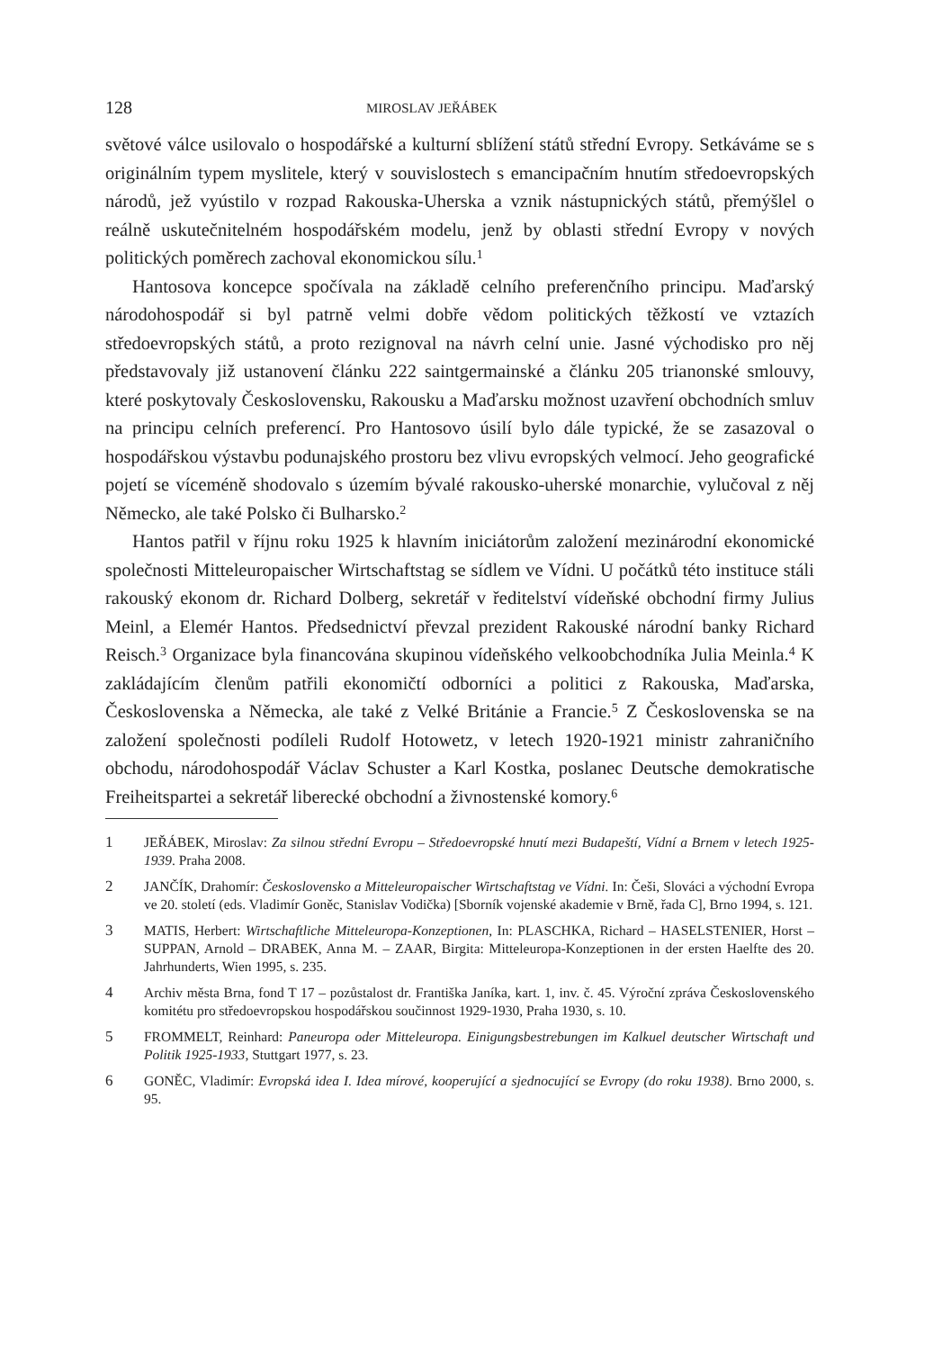128 MIROSLAV JEŘÁBEK
světové válce usilovalo o hospodářské a kulturní sblížení států střední Evropy. Setkáváme se s originálním typem myslitele, který v souvislostech s emancipačním hnutím středoevropských národů, jež vyústilo v rozpad Rakouska-Uherska a vznik nástupnických států, přemýšlel o reálně uskutečnitelném hospodářském modelu, jenž by oblasti střední Evropy v nových politických poměrech zachoval ekonomickou sílu.<sup>1</sup>
Hantosova koncepce spočívala na základě celního preferenčního principu. Maďarský národohospodář si byl patrně velmi dobře vědom politických těžkostí ve vztazích středoevropských států, a proto rezignoval na návrh celní unie. Jasné východisko pro něj představovaly již ustanovení článku 222 saintgermainské a článku 205 trianonské smlouvy, které poskytovaly Československu, Rakousku a Maďarsku možnost uzavření obchodních smluv na principu celních preferencí. Pro Hantosovo úsilí bylo dále typické, že se zasazoval o hospodářskou výstavbu podunajského prostoru bez vlivu evropských velmocí. Jeho geografické pojetí se víceméně shodovalo s územím bývalé rakousko-uherské monarchie, vylučoval z něj Německo, ale také Polsko či Bulharsko.<sup>2</sup>
Hantos patřil v říjnu roku 1925 k hlavním iniciátorům založení mezinárodní ekonomické společnosti Mitteleuropaischer Wirtschaftstag se sídlem ve Vídni. U počátků této instituce stáli rakouský ekonom dr. Richard Dolberg, sekretář v ředitelství vídeňské obchodní firmy Julius Meinl, a Elemér Hantos. Předsednictví převzal prezident Rakouské národní banky Richard Reisch.<sup>3</sup> Organizace byla financována skupinou vídeňského velkoobchodníka Julia Meinla.<sup>4</sup> K zakládajícím členům patřili ekonomičtí odborníci a politici z Rakouska, Maďarska, Československa a Německa, ale také z Velké Británie a Francie.<sup>5</sup> Z Československa se na založení společnosti podíleli Rudolf Hotowetz, v letech 1920-1921 ministr zahraničního obchodu, národohospodář Václav Schuster a Karl Kostka, poslanec Deutsche demokratische Freiheitspartei a sekretář liberecké obchodní a živnostenské komory.<sup>6</sup>
1 JEŘÁBEK, Miroslav: Za silnou střední Evropu – Středoevropské hnutí mezi Budapeští, Vídní a Brnem v letech 1925-1939. Praha 2008.
2 JANČÍK, Drahomír: Československo a Mitteleuropaischer Wirtschaftstag ve Vídni. In: Češi, Slováci a východní Evropa ve 20. století (eds. Vladimír Goněc, Stanislav Vodička) [Sborník vojenské akademie v Brně, řada C], Brno 1994, s. 121.
3 MATIS, Herbert: Wirtschaftliche Mitteleuropa-Konzeptionen, In: PLASCHKA, Richard – HASELSTENIER, Horst – SUPPAN, Arnold – DRABEK, Anna M. – ZAAR, Birgita: Mitteleuropa-Konzeptionen in der ersten Haelfte des 20. Jahrhunderts, Wien 1995, s. 235.
4 Archiv města Brna, fond T 17 – pozůstalost dr. Františka Janíka, kart. 1, inv. č. 45. Výroční zpráva Československého komitétu pro středoevropskou hospodářskou součinnost 1929-1930, Praha 1930, s. 10.
5 FROMMELT, Reinhard: Paneuropa oder Mitteleuropa. Einigungsbestrebungen im Kalkuel deutscher Wirtschaft und Politik 1925-1933, Stuttgart 1977, s. 23.
6 GONĚC, Vladimír: Evropská idea I. Idea mírové, kooperující a sjednocující se Evropy (do roku 1938). Brno 2000, s. 95.